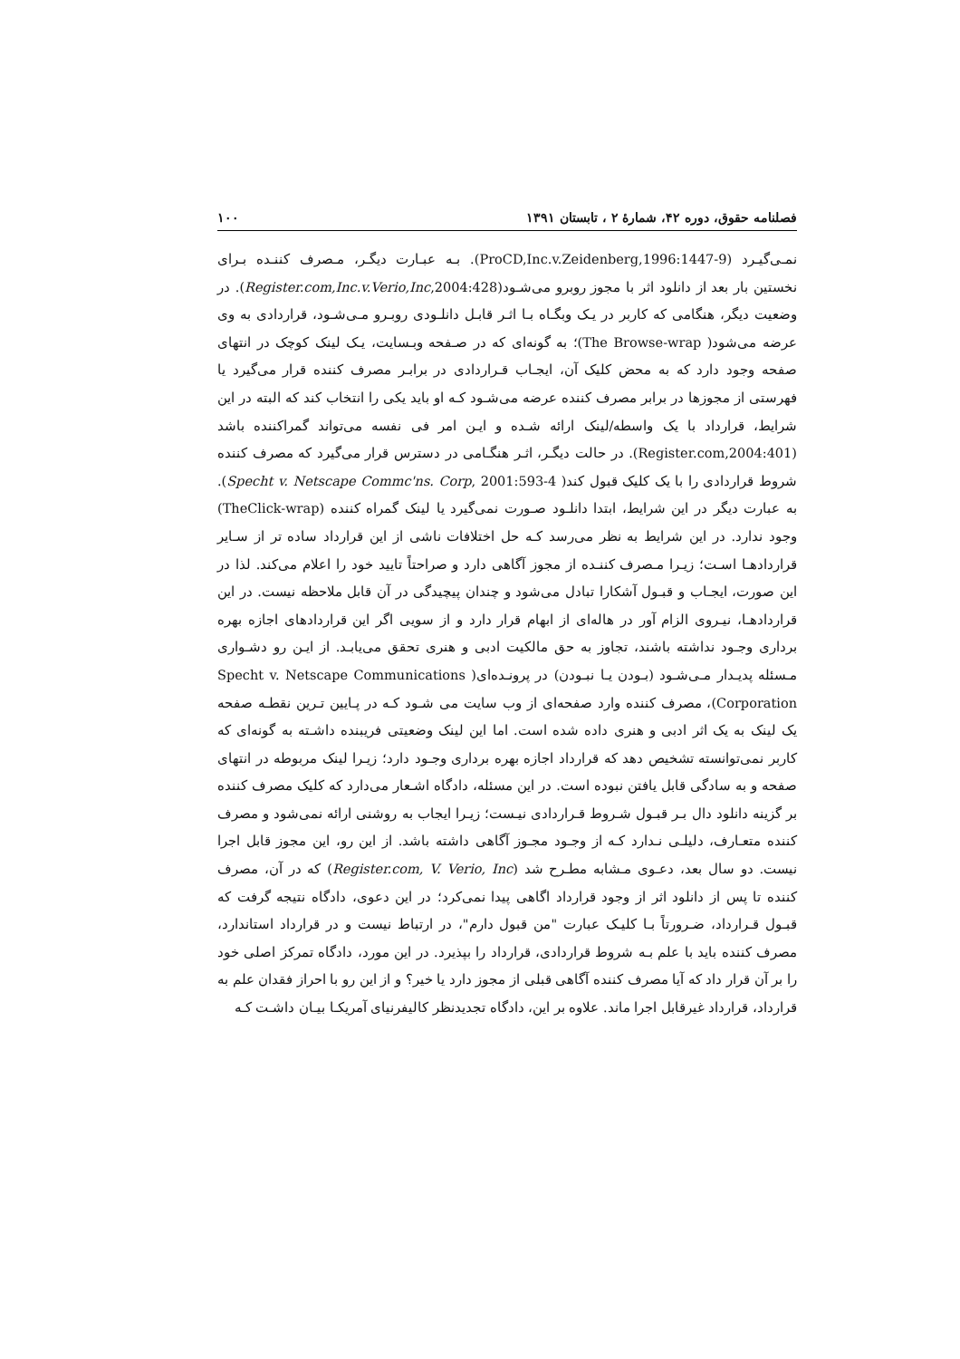فصلنامه حقوق، دوره ۴۲، شمارهٔ ۲ ، تابستان ۱۳۹۱ ۱۰۰
نمـی‌گیـرد (ProCD,Inc.v.Zeidenberg,1996:1447-9). بـه عبـارت دیگـر، مـصرف کننـده بـرای نخستین بار بعد از دانلود اثر با مجوز روبرو می‌شـود(Register.com,Inc.v.Verio,Inc,2004:428). در وضعیت دیگر، هنگامی که کاربر در یـک وبگـاه بـا اثـر قابـل دانلـودی روبـرو مـی‌شـود، قراردادی به وی عرضه می‌شود( The Browse-wrap)؛ به گونه‌ای که در صـفحه وبـسایت، یـک لینک کوچک در انتهای صفحه وجود دارد که به محض کلیک آن، ایجـاب قـراردادی در برابـر مصرف کننده قرار می‌گیرد یا فهرستی از مجوزها در برابر مصرف کننده عرضه می‌شـود کـه او باید یکی را انتخاب کند که البته در این شرایط، قرارداد با یک واسطه/لینک ارائه شـده و ایـن امر فی نفسه می‌تواند گمراکننده باشد (Register.com,2004:401). در حالت دیگـر، اثـر هنگـامی در دسترس قرار می‌گیرد که مصرف کننده شروط قراردادی را با یک کلیک قبول کند( Specht v. Netscape Commc'ns. Corp, 2001:593-4). به عبارت دیگر در این شرایط، ابتدا دانلـود صـورت نمی‌گیرد یا لینک گمراه کننده (TheClick-wrap) وجود ندارد. در این شرایط به نظر می‌رسد کـه حل اختلافات ناشی از این قرارداد ساده تر از سـایر قراردادهـا اسـت؛ زیـرا مـصرف کننـده از مجوز آگاهی دارد و صراحتاً تایید خود را اعلام می‌کند. لذا در این صورت، ایجـاب و قبـول آشکارا تبادل می‌شود و چندان پیچیدگی در آن قابل ملاحظه نیست. در این قراردادهـا، نیـروی الزام آور در هاله‌ای از ابهام قرار دارد و از سویی اگر این قراردادهای اجازه بهره برداری وجـود نداشته باشند، تجاوز به حق مالکیت ادبی و هنری تحقق می‌یابـد. از ایـن رو دشـواری مـسئله پدیـدار مـی‌شـود (بـودن یـا نبـودن) در پرونـده‌ای( Specht v. Netscape Communications Corporation)، مصرف کننده وارد صفحه‌ای از وب سایت می شـود کـه در پـایین تـرین نقطـه صفحه یک لینک به یک اثر ادبی و هنری داده شده است. اما این لینک وضعیتی فریبنده داشـته به گونه‌ای که کاربر نمی‌توانسته تشخیص دهد که قرارداد اجازه بهره برداری وجـود دارد؛ زیـرا لینک مربوطه در انتهای صفحه و به سادگی قابل یافتن نبوده است. در این مسئله، دادگاه اشـعار می‌دارد که کلیک مصرف کننده بر گزینه دانلود دال بـر قبـول شـروط قـراردادی نیـست؛ زیـرا ایجاب به روشنی ارائه نمی‌شود و مصرف کننده متعـارف، دلیلـی نـدارد کـه از وجـود مجـوز آگاهی داشته باشد. از این رو، این مجوز قابل اجرا نیست. دو سال بعد، دعـوی مـشابه مطـرح شد (Register.com, V. Verio, Inc) که در آن، مصرف کننده تا پس از دانلود اثر از وجود قرارداد اگاهی پیدا نمی‌کرد؛ در این دعوی، دادگاه نتیجه گرفت که قبـول قـرارداد، ضـرورتاً بـا کلیـک عبارت "من قبول دارم"، در ارتباط نیست و در قرارداد استاندارد، مصرف کننده باید با علم بـه شروط قراردادی، قرارداد را بپذیرد. در این مورد، دادگاه تمرکز اصلی خود را بر آن قرار داد که آیا مصرف کننده آگاهی قبلی از مجوز دارد یا خیر؟ و از این رو با احراز فقدان علم به قرارداد، قرارداد غیرقابل اجرا ماند. علاوه بر این، دادگاه تجدیدنظر کالیفرنیای آمریکـا بیـان داشـت کـه